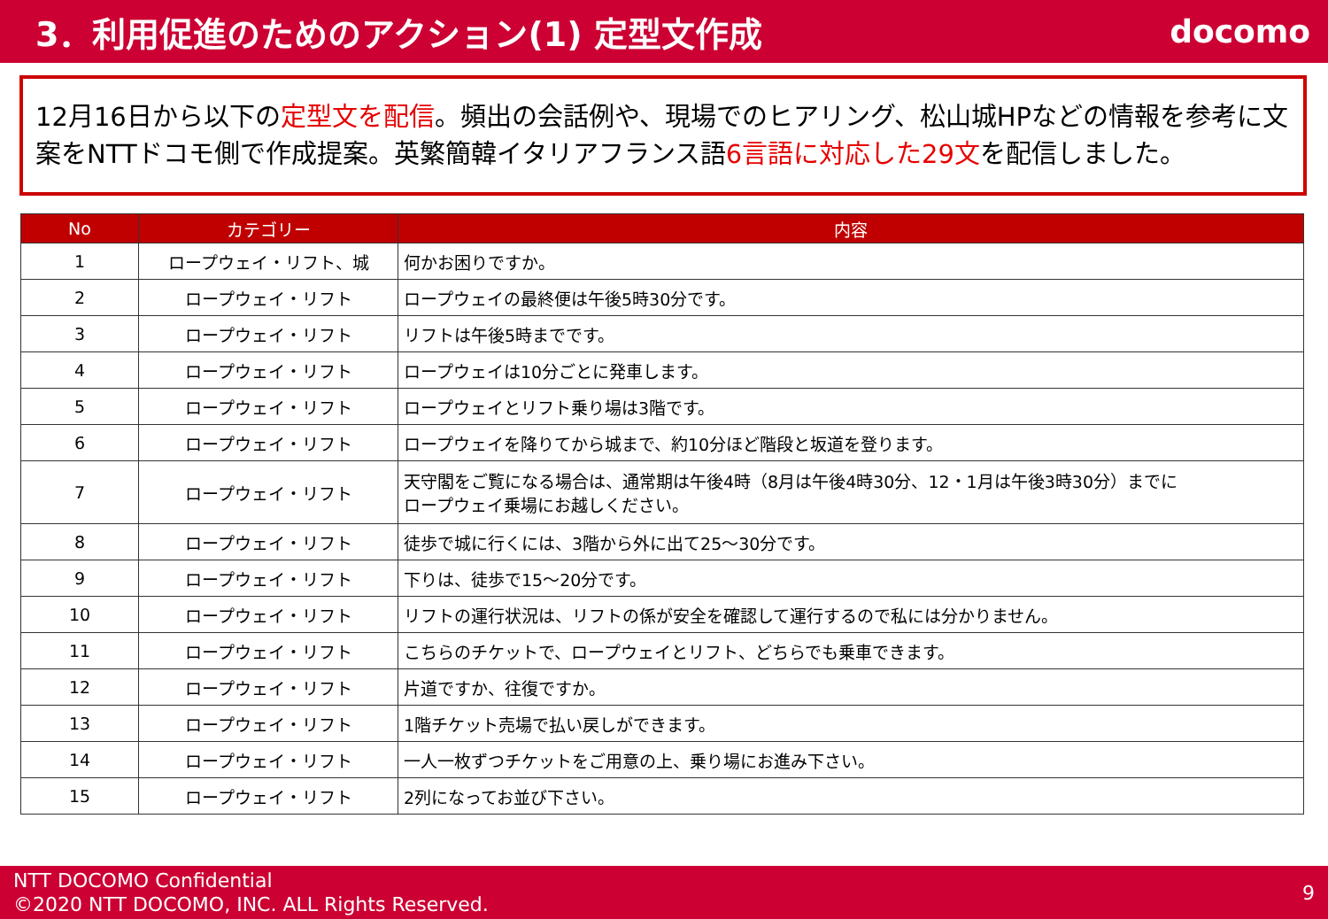3．利用促進のためのアクション(1) 定型文作成
docomo
12月16日から以下の定型文を配信。頻出の会話例や、現場でのヒアリング、松山城HPなどの情報を参考に文案をNTTドコモ側で作成提案。英繁簡韓イタリアフランス語6言語に対応した29文を配信しました。
| No | カテゴリー | 内容 |
| --- | --- | --- |
| 1 | ロープウェイ・リフト、城 | 何かお困りですか。 |
| 2 | ロープウェイ・リフト | ロープウェイの最終便は午後5時30分です。 |
| 3 | ロープウェイ・リフト | リフトは午後5時までです。 |
| 4 | ロープウェイ・リフト | ロープウェイは10分ごとに発車します。 |
| 5 | ロープウェイ・リフト | ロープウェイとリフト乗り場は3階です。 |
| 6 | ロープウェイ・リフト | ロープウェイを降りてから城まで、約10分ほど階段と坂道を登ります。 |
| 7 | ロープウェイ・リフト | 天守閣をご覧になる場合は、通常期は午後4時（8月は午後4時30分、12・1月は午後3時30分）までに ロープウェイ乗場にお越しください。 |
| 8 | ロープウェイ・リフト | 徒歩で城に行くには、3階から外に出て25～30分です。 |
| 9 | ロープウェイ・リフト | 下りは、徒歩で15～20分です。 |
| 10 | ロープウェイ・リフト | リフトの運行状況は、リフトの係が安全を確認して運行するので私には分かりません。 |
| 11 | ロープウェイ・リフト | こちらのチケットで、ロープウェイとリフト、どちらでも乗車できます。 |
| 12 | ロープウェイ・リフト | 片道ですか、往復ですか。 |
| 13 | ロープウェイ・リフト | 1階チケット売場で払い戻しができます。 |
| 14 | ロープウェイ・リフト | 一人一枚ずつチケットをご用意の上、乗り場にお進み下さい。 |
| 15 | ロープウェイ・リフト | 2列になってお並び下さい。 |
NTT DOCOMO Confidential
©2020 NTT DOCOMO, INC. ALL Rights Reserved.
9